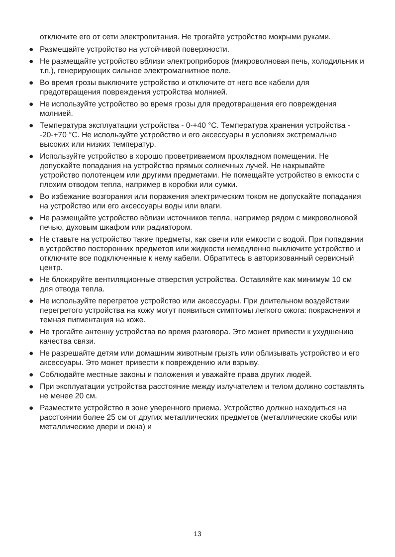отключите его от сети электропитания. Не трогайте устройство мокрыми руками.
● Размещайте устройство на устойчивой поверхности.
● Не размещайте устройство вблизи электроприборов (микроволновая печь, холодильник и т.п.), генерирующих сильное электромагнитное поле.
● Во время грозы выключите устройство и отключите от него все кабели для предотвращения повреждения устройства молнией.
● Не используйте устройство во время грозы для предотвращения его повреждения молнией.
● Температура эксплуатации устройства - 0-+40 °C. Температура хранения устройства - -20-+70 °C. Не используйте устройство и его аксессуары в условиях экстремально высоких или низких температур.
● Используйте устройство в хорошо проветриваемом прохладном помещении. Не допускайте попадания на устройство прямых солнечных лучей. Не накрывайте устройство полотенцем или другими предметами. Не помещайте устройство в емкости с плохим отводом тепла, например в коробки или сумки.
● Во избежание возгорания или поражения электрическим током не допускайте попадания на устройство или его аксессуары воды или влаги.
● Не размещайте устройство вблизи источников тепла, например рядом с микроволновой печью, духовым шкафом или радиатором.
● Не ставьте на устройство такие предметы, как свечи или емкости с водой. При попадании в устройство посторонних предметов или жидкости немедленно выключите устройство и отключите все подключенные к нему кабели. Обратитесь в авторизованный сервисный центр.
● Не блокируйте вентиляционные отверстия устройства. Оставляйте как минимум 10 см для отвода тепла.
● Не используйте перегретое устройство или аксессуары. При длительном воздействии перегретого устройства на кожу могут появиться симптомы легкого ожога: покраснения и темная пигментация на коже.
● Не трогайте антенну устройства во время разговора. Это может привести к ухудшению качества связи.
● Не разрешайте детям или домашним животным грызть или облизывать устройство и его аксессуары. Это может привести к повреждению или взрыву.
● Соблюдайте местные законы и положения и уважайте права других людей.
● При эксплуатации устройства расстояние между излучателем и телом должно составлять не менее 20 см.
● Разместите устройство в зоне уверенного приема. Устройство должно находиться на расстоянии более 25 см от других металлических предметов (металлические скобы или металлические двери и окна) и
13